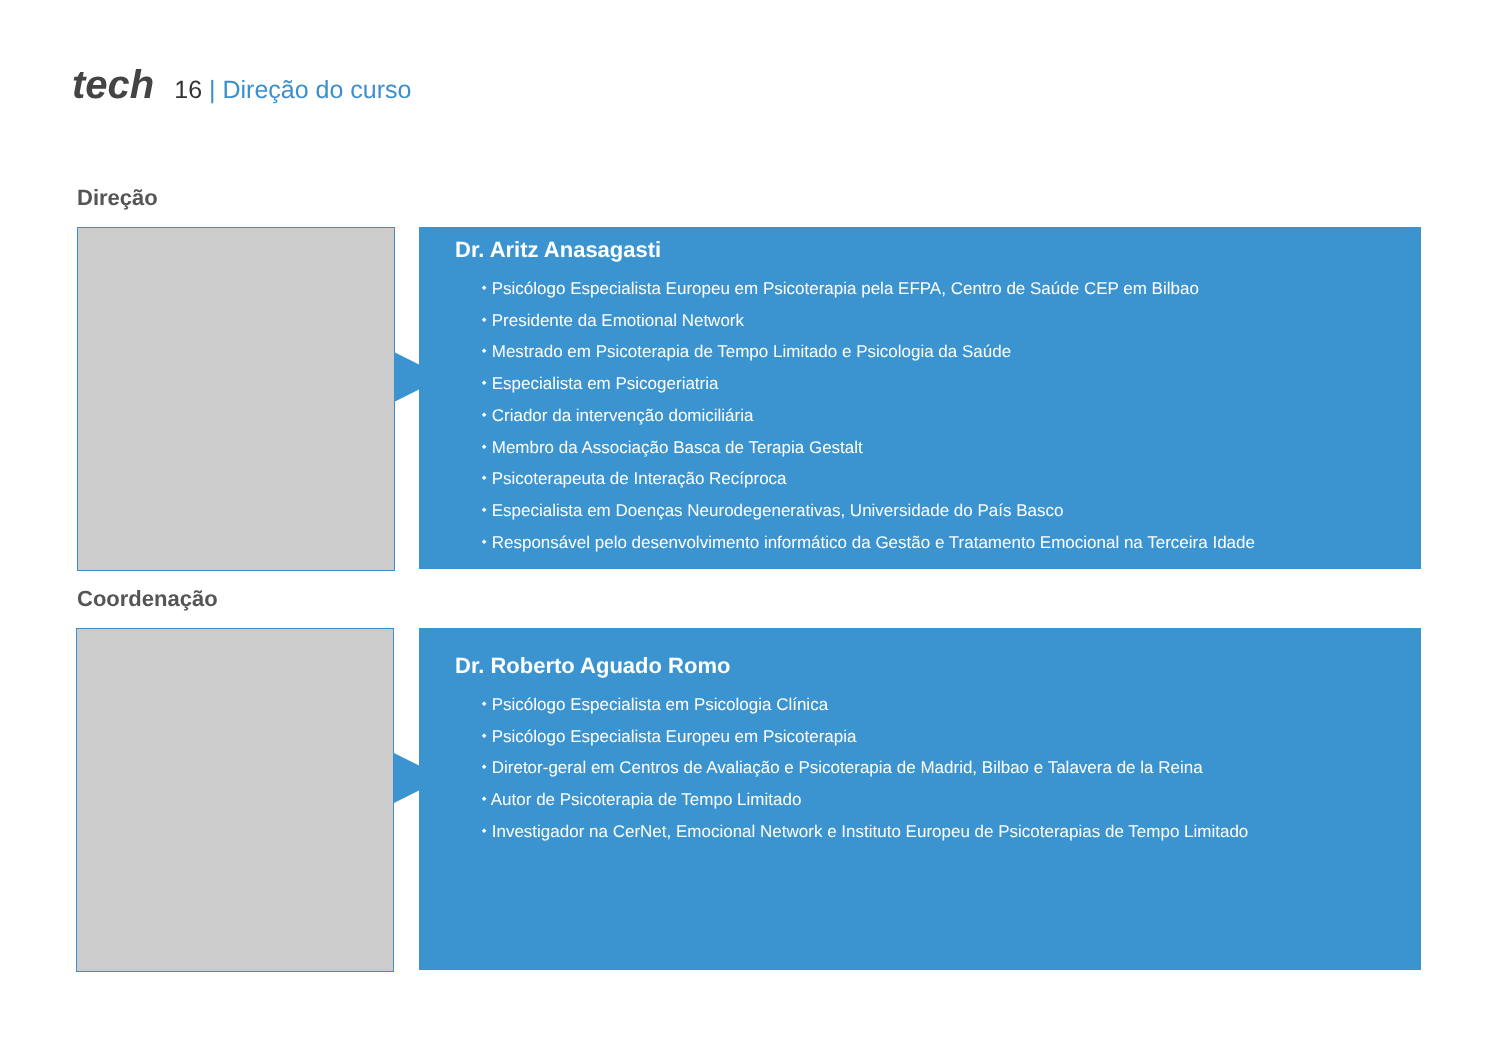tech
16 | Direção do curso
Direção
Dr. Aritz Anasagasti
⬩ Psicólogo Especialista Europeu em Psicoterapia pela EFPA, Centro de Saúde CEP em Bilbao
⬩ Presidente da Emotional Network
⬩ Mestrado em Psicoterapia de Tempo Limitado e Psicologia da Saúde
⬩ Especialista em Psicogeriatria
⬩ Criador da intervenção domiciliária
⬩ Membro da Associação Basca de Terapia Gestalt
⬩ Psicoterapeuta de Interação Recíproca
⬩ Especialista em Doenças Neurodegenerativas, Universidade do País Basco
⬩ Responsável pelo desenvolvimento informático da Gestão e Tratamento Emocional na Terceira Idade
Coordenação
Dr. Roberto Aguado Romo
⬩ Psicólogo Especialista em Psicologia Clínica
⬩ Psicólogo Especialista Europeu em Psicoterapia
⬩ Diretor-geral em Centros de Avaliação e Psicoterapia de Madrid, Bilbao e Talavera de la Reina
⬩ Autor de Psicoterapia de Tempo Limitado
⬩ Investigador na CerNet, Emocional Network e Instituto Europeu de Psicoterapias de Tempo Limitado